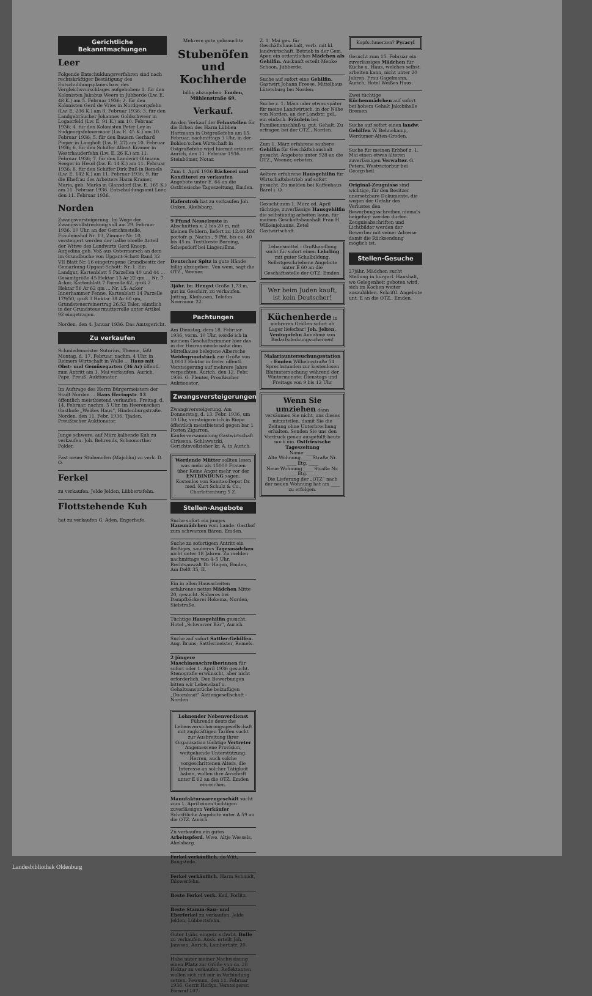Gerichtliche Bekanntmachungen
Leer
Folgende Entschuldungsverfahren sind nach rechtskräftiger Bestätigung des Entschuldungsplanes bzw. des Vergleichsvorschlages aufgehoben: 1. für den Kolonisten Jakobus Weers in Jübberde (Lw. E. 48 K.) am 5. Februar 1936; 2. für den Kolonisten Gerd de Vries in Nordgeorgsfehn (Lw. E. 236 K.) am 8. Februar 1936; 3. für den Landgebräucher Johannes Goldschweer in Logaerfeld (Lw. E. 91 K.) am 10. Februar 1936; 4. für den Kolonisten Peter Ley in Südgeorgsfehnermoor (Lw. E. 45 K.) am 10. Februar 1936; 5. für den Bauern Gerhard Pieper in Langholt (Lw. E. 27) am 10. Februar 1936; 6. für den Schiffer Albert Kramer in Westrhauderfehn (Lw. E. 26 K.) am 11. Februar 1936; 7. für den Landwirt Oltmann Seeger in Hesel (Lw. E. 14 K.) am 11. Februar 1936; 8. für den Schiffer Dirk Buß in Remels (Lw. E. 142 K.) am 11. Februar 1936; 9. für die Ehefrau des Arbeiters Harm Kramer, Maria, geb. Marks in Glansdorf (Lw. E. 165 K.) am 11. Februar 1936. Entschuldungsamt Leer, den 11. Februar 1936.
Norden
Zwangsversteigerung. Im Wege der Zwangsvollstreckung soll am 29. Februar 1936, 10 Uhr, an der Gerichtsstelle, Fräuleinshof Nr. 13, Zimmer Nr. 10, versteigert werden der halbe ideelle Anteil der Witwe des Landwirts Gerd Knoop, Antjedina geb. Voß aus Ostermarsch an dem im Grundbuche von Upgant-Schott Band 32 VII Blatt Nr. 16 eingetragene Grundbesitz der Gemarkung Upgant-Schott: Nr. 1: Ein Landgut, Kartenblatt 5 Parzellen 40 und 44 ... Gesamtgröße 45 Hektar 13 Ar 22 qm ... Nr. 7: Acker, Kartenblatt 7 Parzelle 62, groß 2 Hektar 56 Ar 62 qm ... Nr. 15: Acker Innerhammer Fenne, Kartenblatt 14 Parzelle 179/50, groß 3 Hektar 38 Ar 60 qm, Grundsteuerreinertrag 26,52 Taler, sämtlich in der Grundsteuermutterrolle unter Artikel 92 eingetragen.
Norden, den 4. Januar 1936. Das Amtsgericht.
Zu verkaufen
Schmiedemeister Sutorius, Theene, läßt Montag, d. 17. Februar, nachm. 4 Uhr, in Reimers Wirtschaft in Walle ... Haus mit Obst- und Gemüsegarten (36 Ar) öffentl. zum Antritt am 1. Mai verkaufen. Aurich. Pape, Preuß. Auktionator.
Im Auftrage des Herrn Bürgermeisters der Stadt Norden ... Haus Heringstr. 13 öffentlich meistbietend verkaufen. Freitag, d. 14. Februar, nachm. 5 Uhr, im Heerenschen Gasthofe „Weißes Haus“, Hindenburgstraße. Norden, den 11. Febr. 1936. Tjaden, Preußischer Auktionator.
Junge schwere, auf März kalbende Kuh zu verkaufen. Joh. Behrends, Schoonorther Polder.
Fast neuer Stubenofen (Majolika) zu verk. D. O.
Ferkel
zu verkaufen. Jelde Jelden, Lübbertsfehn.
Flottstehende Kuh
hat zu verkaufen G. Aden, Engerhafe.
Mehrere gute gebrauchte
Stubenöfen und Kochherde
billig abzugeben. Emden, Mühlenstraße 69.
Verkauf.
An den Verkauf der Fehnstellen für die Erben des Harm Lübben Hartmann in Ostgroßefehn am 15. Februar, nachmittags 3 Uhr, in der Bohlen'schen Wirtschaft in Ostgroßefehn wird hiermit erinnert. Aurich, den 11. Februar 1936. Steinbömer, Notar.
Zum 1. April 1936 Bäckerei und Konditorei zu verkaufen Angebote unter E. 64 an die Ostfriesische Tageszeitung, Emden.
Haferstroh hat zu verkaufen Joh. Onken, Akelsbarg.
9 Pfund Nesselreste in Abschnitten v. 2 bis 20 m, mit kleinen Fehlern, liefert zu 12.40 RM portofr. p. Nachn., 9 Pfd. bis ca. 40 bis 45 m. Textilreste Berning, Schepsdorf bei Lingen/Ems.
Deutscher Spitz in gute Hände billig abzugeben. Von wem, sagt die OTZ., Weener.
3jähr. br. Hengst Größe 1,73 m, gut im Geschirr, zu verkaufen. Jütting, Kleihusen, Telefon Neermoor 22.
Pachtungen
Am Dienstag, dem 18. Februar 1936, vorm. 10 Uhr, werde ich in meinem Geschäftszimmer hier das in der Herrenmeede nahe dem Mittelhause belegene Albersche Weidegrundstück zur Größe von 3,0013 Hektar in freiw. öffentl. Versteigerung auf mehrere Jahre verpachten. Aurich, den 12. Febr. 1936. G. Plenter, Preußischer Auktionator.
Zwangsversteigerungen
Zwangsversteigerung. Am Donnerstag, d. 13. Febr. 1936, um 10 Uhr, versteigere ich in Riepe öffentlich meistbietend gegen bar 1 Posten Zigarren. Käuferversammlung Gastwirtschaft Cirksena. Schlawatzki, Gerichtsvollzieher kr. A. in Aurich.
Werdende Mütter sollten lesen was mehr als 15000 Frauen über Keine Angst mehr vor der ENTBINDUNG sagen. Kostenlos von Sanitas-Depot Dr. med. Kurt Schulz & Co., Charlottenburg 5 Z.
Stellen-Angebote
Suche sofort ein junges Hausmädchen vom Lande. Gasthof zum schwarzen Bären, Emden.
Suche zu sofortigem Antritt ein fleißiges, sauberes Tagesmädchen nicht unter 18 Jahren. Zu melden nachmittags von 4–5 Uhr. Rechtsanwalt Dr. Hagen, Emden, Am Delft 35, II.
Ein in allen Hausarbeiten erfahrenes nettes Mädchen Mitte 20, gesucht. Näheres bei Dampfbäckerei Hokema, Norden, Sielstraße.
Tüchtige Hausgehilfin gesucht. Hotel „Schwarzer Bär“, Aurich.
Suche auf sofort Sattler-Gehilfen. Aug. Bruns, Sattlermeister, Remels.
2 jüngere Maschinenschreiberinnen für sofort oder 1. April 1936 gesucht. Stenografie erwünscht, aber nicht erforderlich. Den Bewerbungen bitten wir Lebenslauf u. Gehaltsansprüche beizufügen „Doornkaat“ Aktiengesellschaft - Norden
Lohnender Nebenverdienst Führende deutsche Lebensversicherungsgesellschaft mit zugkräftigen Tarifen sucht zur Ausbreitung ihrer Organisation tüchtige Vertreter Angemessene Provision, weitgehende Unterstützung. Herren, auch solche vorgeschrittenen Alters, die Interesse an solcher Tätigkeit haben, wollen ihre Anschrift unter E 62 an die OTZ. Emden einreichen.
Manufakturwarengeschäft sucht zum 1. April einen tüchtigen zuverlässigen Verkäufer Schriftliche Angebote unter A 59 an die OTZ. Aurich.
Zu verkaufen ein gutes Arbeitspferd. Wwe. Altje Wessels, Akelsbarg.
Ferkel verkäuflich. de Witt, Bangstede.
Ferkel verkäuflich. Harm Schmidt, Ihlowerfehn.
Beste Ferkel verk. Keil, Forlitz.
Beste Stamm-Sau- und Eberferkel zu verkaufen. Jelde Jelden, Lübbertsfehn.
Guter 1jähr. eingetr. schwbt. Bulle zu verkaufen. Ausk. erteilt Joh. Janssen, Aurich, Lambertistr. 20.
Habe unter meiner Nachweisung einen Platz zur Größe von ca. 28 Hektar zu verkaufen. Reflektanten wollen sich mit mir in Verbindung setzen. Pewsum, den 11. Februar 1936. Gerrit Herlyn, Versteigerer. Fernruf 107.
Z. 1. Mai ges. für Geschäftshaushalt, verb. mit kl. landwirtschaft. Betrieb in der Gem. Apen ein ordentliches Mädchen als Gehilfin. Auskunft erteilt Menke Schoon, Jübberde.
Suche auf sofort eine Gehilfin. Gastwirt Johann Freese, Mittelhaus Lütetsburg bei Norden.
Suche z. 1. März oder etwas später für meine Landwirtsch. in der Nähe von Norden, an der Landstr. gel., ein einfach. Fräulein bei Familienanschluß u. gut. Gehalt. Zu erfragen bei der OTZ., Norden.
Zum 1. März erfahrene saubere Gehilfin für Geschäftshaushalt gesucht. Angebote unter 928 an die OTZ., Weener, erbeten.
Aeltere erfahrene Hausgehilfin für Wirtschaftsbetrieb auf sofort gesucht. Zu melden bei Kaffeehaus Barel i. O.
Gesucht zum 1. März od. April tüchtige, zuverlässige Hausgehilfin die selbständig arbeiten kann, für meinen Geschäftshaushalt Frau H. Wilkenjohanns, Zetel Gastwirtschaft.
Lebensmittel - Großhandlung sucht für sofort einen Lehrling mit guter Schulbildung. Selbstgeschriebene Angebote unter E 60 an die Geschäftsstelle der OTZ. Emden.
Wer beim Juden kauft, ist kein Deutscher!
Küchenherde in mehreren Größen sofort ab Lager lieferbar! Joh. Jelten, Veningafehn Annahme von Bedarfsdeckungsscheinen!
Malariauntersuchungsstation - Emden Wilhelmstraße 54 Sprechstunden zur kostenlosen Blutuntersuchung während der Wintermonate: Dienstags und Freitags von 9 bis 12 Uhr
Wenn Sie umziehen dann versäumen Sie nicht, uns dieses mitzuteilen, damit Sie die Zeitung ohne Unterbrechung erhalten. Senden Sie uns den Vordruck genau ausgefüllt heute noch ein. Ostfriesische Tageszeitung
Name: ____
Alte Wohnung ____ Straße Nr. ____ Etg. ____
Neue Wohnung ____ Straße Nr. ____ Etg. ____
Die Lieferung der „OTZ“ nach der neuen Wohnung hat am ____ zu erfolgen.
Kopfschmerzen? Pyracyl
Gesucht zum 15. Februar ein zuverlässiges Mädchen für Küche u. Haus, welches selbst. arbeiten kann, nicht unter 20 Jahren. Frau Gagelmann, Aurich, Hotel Weißes Haus.
Zwei tüchtige Küchenmädchen auf sofort bei hohem Gehalt Jakobihalle Bremen
Suche auf sofort einen landw. Gehilfen W. Behnekamp, Werdumer-Alten-Groden.
Suche für meinen Erbhof z. 1. Mai einen etwas älteren zuverlässigen Verwalter. G. Peters, Westvictorbur bei Georgsheil.
Original-Zeugnisse sind wichtige, für den Besitzer unersetzbare Dokumente, die wegen der Gefahr des Verlustes den Bewerbungsschreiben niemals beigefügt werden dürfen. Zeugnisabschriften und Lichtbilder werden der Bewerber mit seiner Adresse damit die Rücksendung möglich ist.
Stellen-Gesuche
27jähr. Mädchen sucht Stellung in bürgerl. Haushalt, wo Gelegenheit geboten wird, sich im Kochen weiter auszubilden. Schriftl. Angebote unt. E an die OTZ., Emden.
Landesbibliothek Oldenburg